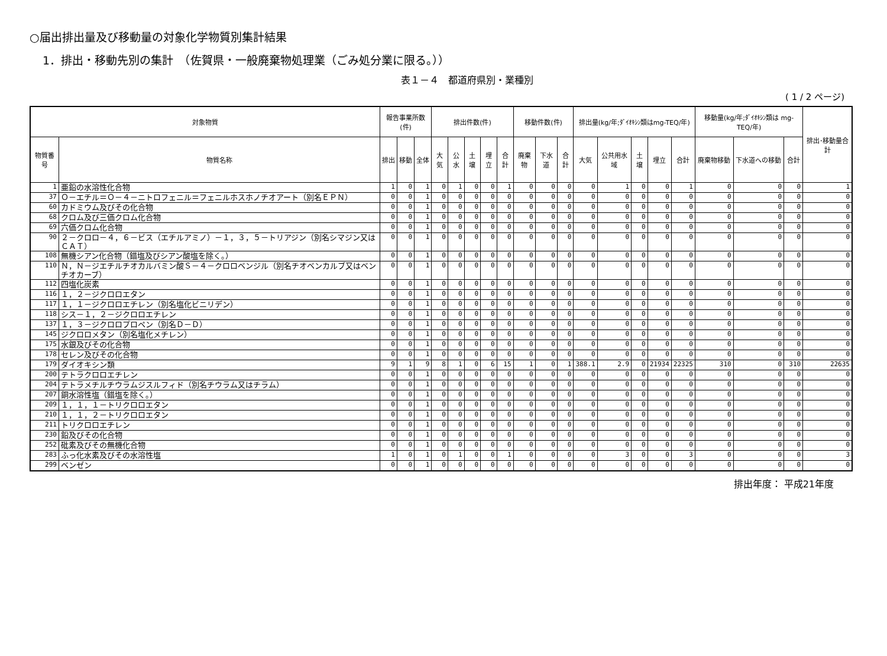○届出排出量及び移動量の対象化学物質別集計結果
1．排出・移動先別の集計　（佐賀県・一般廃棄物処理業（ごみ処分業に限る。））
表１－４　都道府県別・業種別
( 1 / 2 ページ)
| 対象物質 | | 報告事業所数(件) | | | 排出件数(件) | | | | | 移動件数(件) | | | 排出量(kg/年;ﾀﾞｲｵｷｼﾝ類はmg-TEQ/年) | | | | | 移動量(kg/年;ﾀﾞｲｵｷｼﾝ類は mg-TEQ/年) | | | 排出･移動量合計 |
| --- | --- | --- | --- | --- | --- | --- | --- | --- | --- | --- | --- | --- | --- | --- | --- | --- | --- | --- | --- | --- | --- |
| 物質番号 | 物質名称 | 排出 | 移動 | 全体 | 大気 | 公水 | 土壌 | 埋立 | 合計 | 廃棄物 | 下水道 | 合計 | 大気 | 公共用水域 | 土壌 | 埋立 | 合計 | 廃棄物移動 | 下水道への移動 | 合計 | |
| 1 | 亜鉛の水溶性化合物 | 1 | 0 | 1 | 0 | 1 | 0 | 0 | 1 | 0 | 0 | 0 | 0 | 1 | 0 | 0 | 1 | 0 | 0 | 0 | 1 |
| 37 | Ｏ－エチル＝Ｏ－４－ニトロフェニル＝フェニルホスホノチオアート（別名ＥＰＮ） | 0 | 0 | 1 | 0 | 0 | 0 | 0 | 0 | 0 | 0 | 0 | 0 | 0 | 0 | 0 | 0 | 0 | 0 | 0 | 0 |
| 60 | カドミウム及びその化合物 | 0 | 0 | 1 | 0 | 0 | 0 | 0 | 0 | 0 | 0 | 0 | 0 | 0 | 0 | 0 | 0 | 0 | 0 | 0 | 0 |
| 68 | クロム及び三価クロム化合物 | 0 | 0 | 1 | 0 | 0 | 0 | 0 | 0 | 0 | 0 | 0 | 0 | 0 | 0 | 0 | 0 | 0 | 0 | 0 | 0 |
| 69 | 六価クロム化合物 | 0 | 0 | 1 | 0 | 0 | 0 | 0 | 0 | 0 | 0 | 0 | 0 | 0 | 0 | 0 | 0 | 0 | 0 | 0 | 0 |
| 90 | ２－クロロ－４，６－ビス（エチルアミノ）－１，３，５－トリアジン（別名シマジン又はＣＡＴ） | 0 | 0 | 1 | 0 | 0 | 0 | 0 | 0 | 0 | 0 | 0 | 0 | 0 | 0 | 0 | 0 | 0 | 0 | 0 | 0 |
| 108 | 無機シアン化合物（錯塩及びシアン酸塩を除く。） | 0 | 0 | 1 | 0 | 0 | 0 | 0 | 0 | 0 | 0 | 0 | 0 | 0 | 0 | 0 | 0 | 0 | 0 | 0 | 0 |
| 110 | Ｎ，Ｎ－ジエチルチオカルバミン酸Ｓ－４－クロロベンジル（別名チオベンカルブ又はベンチオカーブ） | 0 | 0 | 1 | 0 | 0 | 0 | 0 | 0 | 0 | 0 | 0 | 0 | 0 | 0 | 0 | 0 | 0 | 0 | 0 | 0 |
| 112 | 四塩化炭素 | 0 | 0 | 1 | 0 | 0 | 0 | 0 | 0 | 0 | 0 | 0 | 0 | 0 | 0 | 0 | 0 | 0 | 0 | 0 | 0 |
| 116 | １，２－ジクロロエタン | 0 | 0 | 1 | 0 | 0 | 0 | 0 | 0 | 0 | 0 | 0 | 0 | 0 | 0 | 0 | 0 | 0 | 0 | 0 | 0 |
| 117 | １，１－ジクロロエチレン（別名塩化ビニリデン） | 0 | 0 | 1 | 0 | 0 | 0 | 0 | 0 | 0 | 0 | 0 | 0 | 0 | 0 | 0 | 0 | 0 | 0 | 0 | 0 |
| 118 | シス－１，２－ジクロロエチレン | 0 | 0 | 1 | 0 | 0 | 0 | 0 | 0 | 0 | 0 | 0 | 0 | 0 | 0 | 0 | 0 | 0 | 0 | 0 | 0 |
| 137 | １，３－ジクロロプロペン（別名Ｄ－Ｄ） | 0 | 0 | 1 | 0 | 0 | 0 | 0 | 0 | 0 | 0 | 0 | 0 | 0 | 0 | 0 | 0 | 0 | 0 | 0 | 0 |
| 145 | ジクロロメタン（別名塩化メチレン） | 0 | 0 | 1 | 0 | 0 | 0 | 0 | 0 | 0 | 0 | 0 | 0 | 0 | 0 | 0 | 0 | 0 | 0 | 0 | 0 |
| 175 | 水銀及びその化合物 | 0 | 0 | 1 | 0 | 0 | 0 | 0 | 0 | 0 | 0 | 0 | 0 | 0 | 0 | 0 | 0 | 0 | 0 | 0 | 0 |
| 178 | セレン及びその化合物 | 0 | 0 | 1 | 0 | 0 | 0 | 0 | 0 | 0 | 0 | 0 | 0 | 0 | 0 | 0 | 0 | 0 | 0 | 0 | 0 |
| 179 | ダイオキシン類 | 9 | 1 | 9 | 8 | 1 | 0 | 6 | 15 | 1 | 0 | 1 | 388.1 | 2.9 | 0 | 21934 | 22325 | 310 | 0 | 310 | 22635 |
| 200 | テトラクロロエチレン | 0 | 0 | 1 | 0 | 0 | 0 | 0 | 0 | 0 | 0 | 0 | 0 | 0 | 0 | 0 | 0 | 0 | 0 | 0 | 0 |
| 204 | テトラメチルチウラムジスルフィド（別名チウラム又はチラム） | 0 | 0 | 1 | 0 | 0 | 0 | 0 | 0 | 0 | 0 | 0 | 0 | 0 | 0 | 0 | 0 | 0 | 0 | 0 | 0 |
| 207 | 銅水溶性塩（錯塩を除く。） | 0 | 0 | 1 | 0 | 0 | 0 | 0 | 0 | 0 | 0 | 0 | 0 | 0 | 0 | 0 | 0 | 0 | 0 | 0 | 0 |
| 209 | １，１，１－トリクロロエタン | 0 | 0 | 1 | 0 | 0 | 0 | 0 | 0 | 0 | 0 | 0 | 0 | 0 | 0 | 0 | 0 | 0 | 0 | 0 | 0 |
| 210 | １，１，２－トリクロロエタン | 0 | 0 | 1 | 0 | 0 | 0 | 0 | 0 | 0 | 0 | 0 | 0 | 0 | 0 | 0 | 0 | 0 | 0 | 0 | 0 |
| 211 | トリクロロエチレン | 0 | 0 | 1 | 0 | 0 | 0 | 0 | 0 | 0 | 0 | 0 | 0 | 0 | 0 | 0 | 0 | 0 | 0 | 0 | 0 |
| 230 | 鉛及びその化合物 | 0 | 0 | 1 | 0 | 0 | 0 | 0 | 0 | 0 | 0 | 0 | 0 | 0 | 0 | 0 | 0 | 0 | 0 | 0 | 0 |
| 252 | 砒素及びその無機化合物 | 0 | 0 | 1 | 0 | 0 | 0 | 0 | 0 | 0 | 0 | 0 | 0 | 0 | 0 | 0 | 0 | 0 | 0 | 0 | 0 |
| 283 | ふっ化水素及びその水溶性塩 | 1 | 0 | 1 | 0 | 1 | 0 | 0 | 1 | 0 | 0 | 0 | 0 | 3 | 0 | 0 | 3 | 0 | 0 | 0 | 3 |
| 299 | ベンゼン | 0 | 0 | 1 | 0 | 0 | 0 | 0 | 0 | 0 | 0 | 0 | 0 | 0 | 0 | 0 | 0 | 0 | 0 | 0 | 0 |
排出年度： 平成21年度